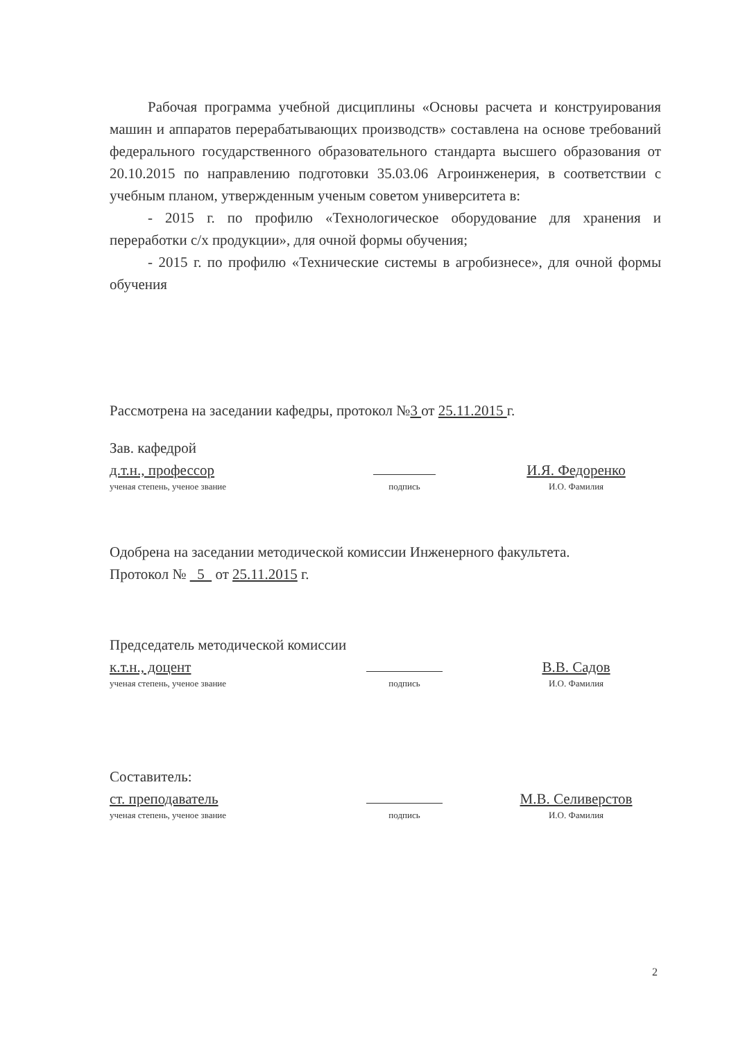Рабочая программа учебной дисциплины «Основы расчета и конструирования машин и аппаратов перерабатывающих производств» составлена на основе требований федерального государственного образовательного стандарта высшего образования от 20.10.2015 по направлению подготовки 35.03.06 Агроинженерия, в соответствии с учебным планом, утвержденным ученым советом университета в:
- 2015 г. по профилю «Технологическое оборудование для хранения и переработки с/х продукции», для очной формы обучения;
- 2015 г. по профилю «Технические системы в агробизнесе», для очной формы обучения
Рассмотрена на заседании кафедры, протокол №3 от 25.11.2015 г.
Зав. кафедрой
д.т.н., профессор
И.Я. Федоренко
ученая степень, ученое звание
подпись
И.О. Фамилия
Одобрена на заседании методической комиссии Инженерного факультета.
Протокол № 5 от 25.11.2015 г.
Председатель методической комиссии
к.т.н., доцент
В.В. Садов
ученая степень, ученое звание
подпись
И.О. Фамилия
Составитель:
ст. преподаватель
М.В. Селиверстов
ученая степень, ученое звание
подпись
И.О. Фамилия
2